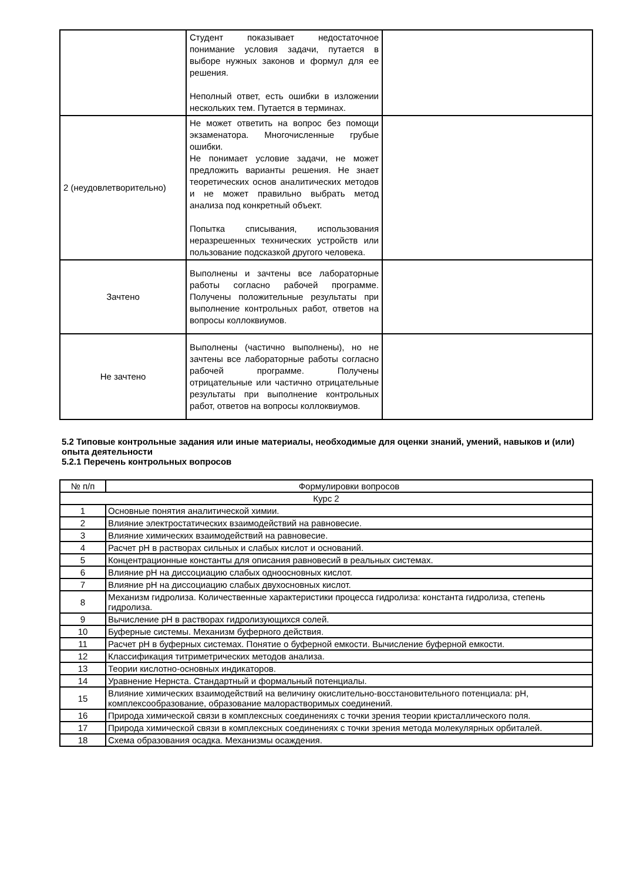| | Студент показывает недостаточное понимание условия задачи, путается в выборе нужных законов и формул для ее решения. Неполный ответ, есть ошибки в изложении нескольких тем. Путается в терминах. | |
| 2 (неудовлетворительно) | Не может ответить на вопрос без помощи экзаменатора. Многочисленные грубые ошибки. Не понимает условие задачи, не может предложить варианты решения. Не знает теоретических основ аналитических методов и не может правильно выбрать метод анализа под конкретный объект. Попытка списывания, использования неразрешенных технических устройств или пользование подсказкой другого человека. | |
| Зачтено | Выполнены и зачтены все лабораторные работы согласно рабочей программе. Получены положительные результаты при выполнение контрольных работ, ответов на вопросы коллоквиумов. | |
| Не зачтено | Выполнены (частично выполнены), но не зачтены все лабораторные работы согласно рабочей программе. Получены отрицательные или частично отрицательные результаты при выполнение контрольных работ, ответов на вопросы коллоквиумов. | |
5.2 Типовые контрольные задания или иные материалы, необходимые для оценки знаний, умений, навыков и (или) опыта деятельности
5.2.1 Перечень контрольных вопросов
| № п/п | Формулировки вопросов |
| --- | --- |
| Курс 2 | |
| 1 | Основные понятия аналитической химии. |
| 2 | Влияние электростатических взаимодействий на равновесие. |
| 3 | Влияние химических взаимодействий на равновесие. |
| 4 | Расчет pH в растворах сильных и слабых кислот и оснований. |
| 5 | Концентрационные константы для описания равновесий в реальных системах. |
| 6 | Влияние pH на диссоциацию слабых одноосновных кислот. |
| 7 | Влияние pH на диссоциацию слабых двухосновных кислот. |
| 8 | Механизм гидролиза. Количественные характеристики процесса гидролиза: константа гидролиза, степень гидролиза. |
| 9 | Вычисление pH в растворах гидролизующихся солей. |
| 10 | Буферные системы. Механизм буферного действия. |
| 11 | Расчет pH в буферных системах. Понятие о буферной емкости. Вычисление буферной емкости. |
| 12 | Классификация титриметрических методов анализа. |
| 13 | Теории кислотно-основных индикаторов. |
| 14 | Уравнение Нернста. Стандартный и формальный потенциалы. |
| 15 | Влияние химических взаимодействий на величину окислительно-восстановительного потенциала: pH, комплексообразование, образование малорастворимых соединений. |
| 16 | Природа химической связи в комплексных соединениях с точки зрения теории кристаллического поля. |
| 17 | Природа химической связи в комплексных соединениях с точки зрения метода молекулярных орбиталей. |
| 18 | Схема образования осадка. Механизмы осаждения. |